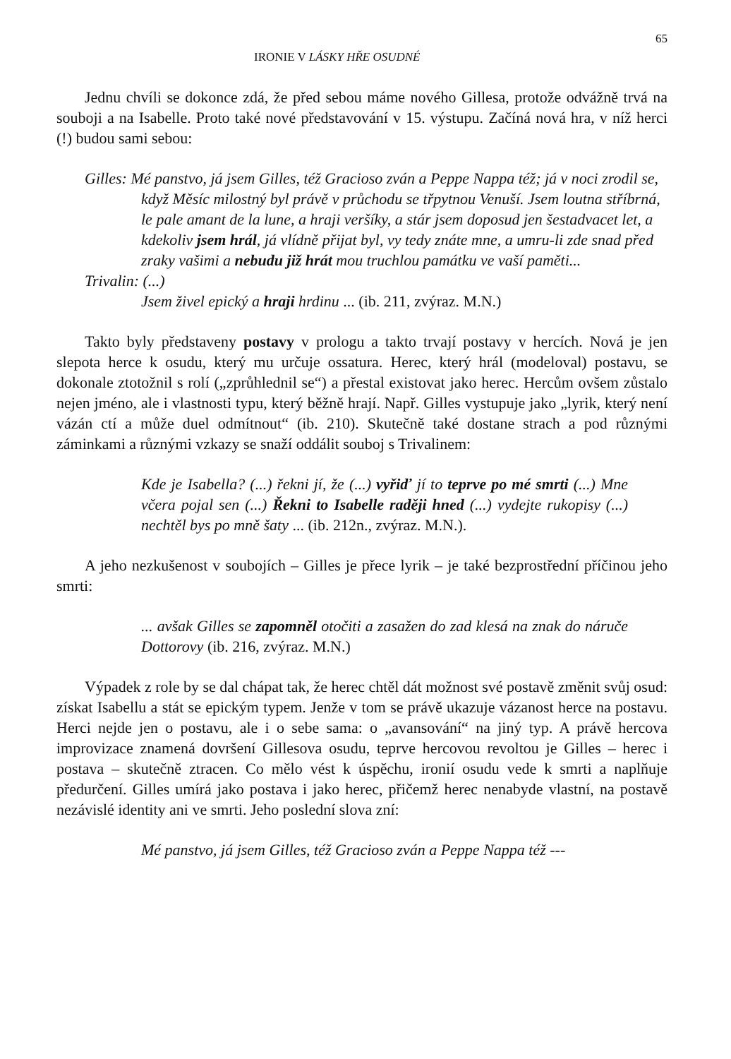IRONIE V LÁSKY HŘE OSUDNÉ 65
Jednu chvíli se dokonce zdá, že před sebou máme nového Gillesa, protože odvážně trvá na souboji a na Isabelle. Proto také nové představování v 15. výstupu. Začíná nová hra, v níž herci (!) budou sami sebou:
Gilles: Mé panstvo, já jsem Gilles, též Gracioso zván a Peppe Nappa též; já v noci zrodil se, když Měsíc milostný byl právě v průchodu se třpytnou Venuší. Jsem loutna stříbrná, le pale amant de la lune, a hraji veršíky, a stár jsem doposud jen šestadvacet let, a kdekoliv jsem hrál, já vlídně přijat byl, vy tedy znáte mne, a umru-li zde snad před zraky vašimi a nebudu již hrát mou truchlou památku ve vaší paměti...
Trivalin: (...)
Jsem živel epický a hraji hrdinu ... (ib. 211, zvýraz. M.N.)
Takto byly představeny postavy v prologu a takto trvají postavy v hercích. Nová je jen slepota herce k osudu, který mu určuje ossatura. Herec, který hrál (modeloval) postavu, se dokonale ztotožnil s rolí („zprůhlednil se“) a přestal existovat jako herec. Hercům ovšem zůstalo nejen jméno, ale i vlastnosti typu, který běžně hrají. Např. Gilles vystupuje jako „lyrik, který není vázán ctí a může duel odmítnout“ (ib. 210). Skutečně také dostane strach a pod různými záminkami a různými vzkazy se snaží oddálit souboj s Trivalinem:
Kde je Isabella? (...) řekni jí, že (...) vyřiď jí to teprve po mé smrti (...) Mne včera pojal sen (...) Řekni to Isabelle raději hned (...) vydejte rukopisy (...) nechtěl bys po mně šaty ... (ib. 212n., zvýraz. M.N.).
A jeho nezkušenost v soubojích – Gilles je přece lyrik – je také bezprostřední příčinou jeho smrti:
... avšak Gilles se zapomněl otočiti a zasažen do zad klesá na znak do náruče Dottorovy (ib. 216, zvýraz. M.N.)
Výpadek z role by se dal chápat tak, že herec chtěl dát možnost své postavě změnit svůj osud: získat Isabellu a stát se epickým typem. Jenže v tom se právě ukazuje vázanost herce na postavu. Herci nejde jen o postavu, ale i o sebe sama: o „avansování“ na jiný typ. A právě hercova improvizace znamená dovršení Gillesova osudu, teprve hercovou revoltou je Gilles – herec i postava – skutečně ztracen. Co mělo vést k úspěchu, ironií osudu vede k smrti a naplňuje předurčení. Gilles umírá jako postava i jako herec, přičemž herec nenabyde vlastní, na postavě nezávislé identity ani ve smrti. Jeho poslední slova zní:
Mé panstvo, já jsem Gilles, též Gracioso zván a Peppe Nappa též ---